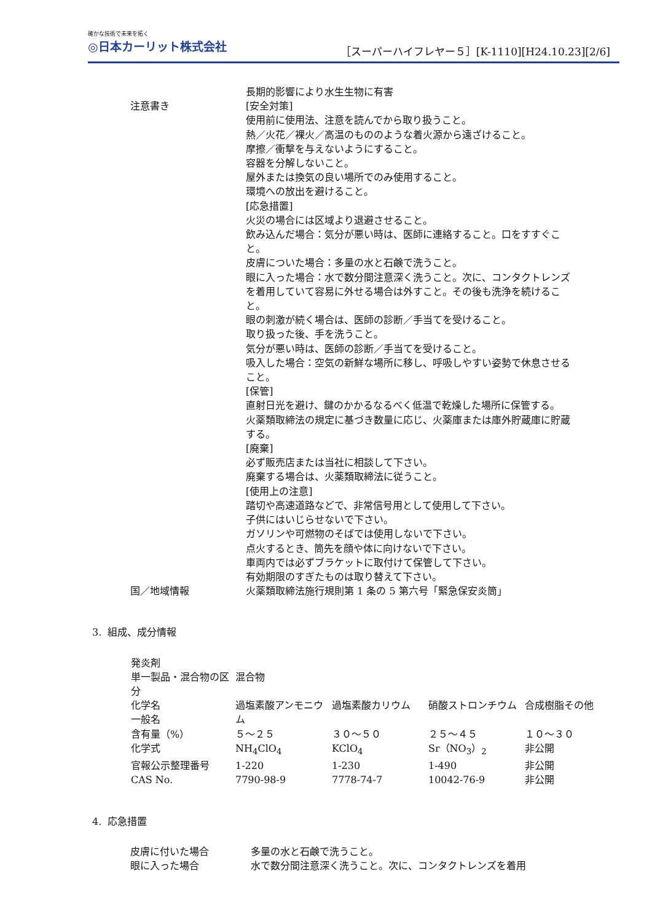確かな技術で未来を拓く
◎日本カーリット株式会社
［スーパーハイフレヤー５］[K-1110][H24.10.23][2/6]
長期的影響により水生生物に有害
注意書き [安全対策]
使用前に使用法、注意を読んでから取り扱うこと。
熱／火花／裸火／高温のもののような着火源から遠ざけること。
摩擦／衝撃を与えないようにすること。
容器を分解しないこと。
屋外または換気の良い場所でのみ使用すること。
環境への放出を避けること。
[応急措置]
火災の場合には区域より退避させること。
飲み込んだ場合：気分が悪い時は、医師に連絡すること。口をすすぐこと。
皮膚についた場合：多量の水と石鹸で洗うこと。
眼に入った場合：水で数分間注意深く洗うこと。次に、コンタクトレンズを着用していて容易に外せる場合は外すこと。その後も洗浄を続けること。
眼の刺激が続く場合は、医師の診断／手当てを受けること。
取り扱った後、手を洗うこと。
気分が悪い時は、医師の診断／手当てを受けること。
吸入した場合：空気の新鮮な場所に移し、呼吸しやすい姿勢で休息させること。
[保管]
直射日光を避け、鍵のかかるなるべく低温で乾燥した場所に保管する。
火薬類取締法の規定に基づき数量に応じ、火薬庫または庫外貯蔵庫に貯蔵する。
[廃棄]
必ず販売店または当社に相談して下さい。
廃棄する場合は、火薬類取締法に従うこと。
[使用上の注意]
踏切や高速道路などで、非常信号用として使用して下さい。
子供にはいじらせないで下さい。
ガソリンや可燃物のそばでは使用しないで下さい。
点火するとき、筒先を顔や体に向けないで下さい。
車両内では必ずブラケットに取付けて保管して下さい。
有効期限のすぎたものは取り替えて下さい。
国／地域情報 火薬類取締法施行規則第 1 条の 5 第六号「緊急保安炎筒」
3. 組成、成分情報
| 発炎剤 | | | | |
| 単一製品・混合物の区分 | 混合物 | | | |
| 化学名 一般名 | 過塩素酸アンモニウム | 過塩素酸カリウム | 硝酸ストロンチウム | 合成樹脂その他 |
| 含有量（%） | ５～２５ | ３０～５０ | ２５～４５ | １０～３０ |
| 化学式 | NH<sub>4</sub>ClO<sub>4</sub> | KClO<sub>4</sub> | Sr（NO<sub>3</sub>）<sub>2</sub> | 非公開 |
| 官報公示整理番号 | 1-220 | 1-230 | 1-490 | 非公開 |
| CAS No. | 7790-98-9 | 7778-74-7 | 10042-76-9 | 非公開 |
4. 応急措置
皮膚に付いた場合 多量の水と石鹸で洗うこと。
眼に入った場合 水で数分間注意深く洗うこと。次に、コンタクトレンズを着用